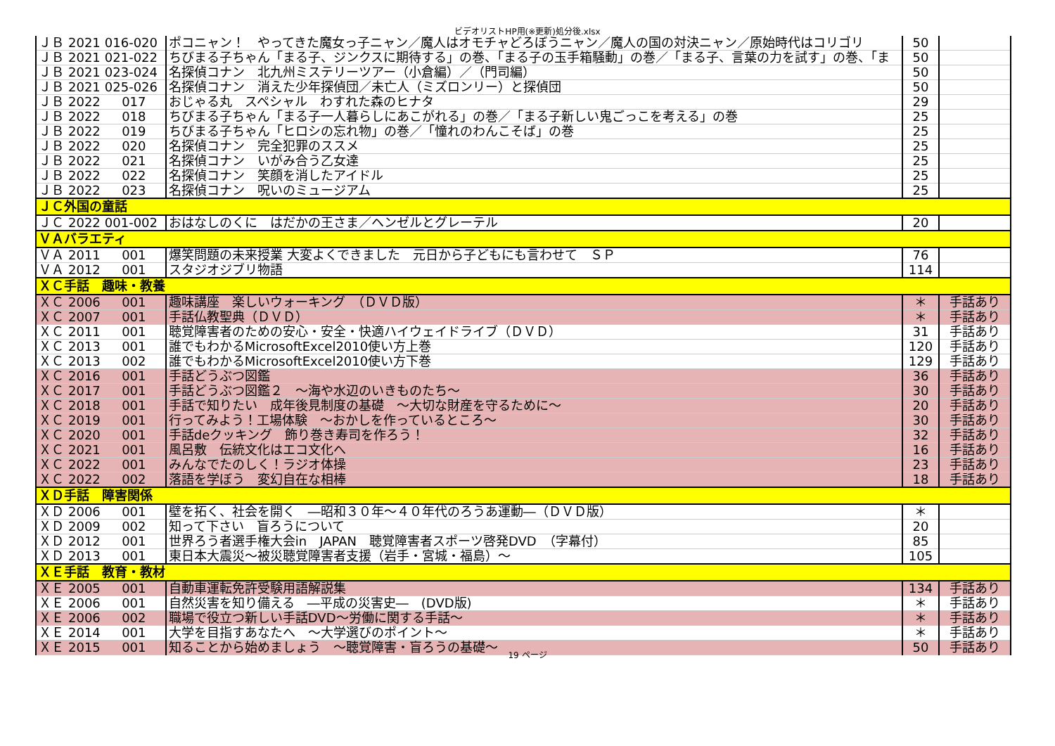ビデオリストHP用(※更新)処分後.xlsx
| ＪＢ | 2021 | 016-020 | ポコニャン！ やってきた魔女っ子ニャン／魔人はオモチャどろぼうニャン／魔人の国の対決ニャン／原始時代はコリゴリ | 50 | |
| ＪＢ | 2021 | 021-022 | ちびまる子ちゃん「まる子、ジンクスに期待する」の巻、「まる子の玉手箱騒動」の巻／「まる子、言葉の力を試す」の巻、「ま | 50 | |
| ＪＢ | 2021 | 023-024 | 名探偵コナン 北九州ミステリーツアー（小倉編）／（門司編） | 50 | |
| ＪＢ | 2021 | 025-026 | 名探偵コナン 消えた少年探偵団／未亡人（ミズロンリー）と探偵団 | 50 | |
| ＪＢ | 2022 | 017 | おじゃる丸 スペシャル わすれた森のヒナタ | 29 | |
| ＪＢ | 2022 | 018 | ちびまる子ちゃん「まる子一人暮らしにあこがれる」の巻／「まる子新しい鬼ごっこを考える」の巻 | 25 | |
| ＪＢ | 2022 | 019 | ちびまる子ちゃん「ヒロシの忘れ物」の巻／「憧れのわんこそば」の巻 | 25 | |
| ＪＢ | 2022 | 020 | 名探偵コナン 完全犯罪のススメ | 25 | |
| ＪＢ | 2022 | 021 | 名探偵コナン いがみ合う乙女達 | 25 | |
| ＪＢ | 2022 | 022 | 名探偵コナン 笑顔を消したアイドル | 25 | |
| ＪＢ | 2022 | 023 | 名探偵コナン 呪いのミュージアム | 25 | |
| ＪＣ外国の童話 | | | | | |
| ＪＣ | 2022 | 001-002 | おはなしのくに はだかの王さま／ヘンゼルとグレーテル | 20 | |
| ＶＡバラエティ | | | | | |
| ＶＡ | 2011 | 001 | 爆笑問題の未来授業 大変よくできました 元日から子どもにも言わせて ＳＰ | 76 | |
| ＶＡ | 2012 | 001 | スタジオジブリ物語 | 114 | |
| ＸＣ手話 趣味・教養 | | | | | |
| ＸＣ | 2006 | 001 | 趣味講座 楽しいウォーキング （ＤＶＤ版） | ＊ | 手話あり |
| ＸＣ | 2007 | 001 | 手話仏教聖典（ＤＶＤ） | ＊ | 手話あり |
| ＸＣ | 2011 | 001 | 聴覚障害者のための安心・安全・快適ハイウェイドライブ（ＤＶＤ） | 31 | 手話あり |
| ＸＣ | 2013 | 001 | 誰でもわかるMicrosoftExcel2010使い方上巻 | 120 | 手話あり |
| ＸＣ | 2013 | 002 | 誰でもわかるMicrosoftExcel2010使い方下巻 | 129 | 手話あり |
| ＸＣ | 2016 | 001 | 手話どうぶつ図鑑 | 36 | 手話あり |
| ＸＣ | 2017 | 001 | 手話どうぶつ図鑑２ ～海や水辺のいきものたち～ | 30 | 手話あり |
| ＸＣ | 2018 | 001 | 手話で知りたい 成年後見制度の基礎 ～大切な財産を守るために～ | 20 | 手話あり |
| ＸＣ | 2019 | 001 | 行ってみよう！工場体験 ～おかしを作っているところ～ | 30 | 手話あり |
| ＸＣ | 2020 | 001 | 手話deクッキング 飾り巻き寿司を作ろう！ | 32 | 手話あり |
| ＸＣ | 2021 | 001 | 風呂敷 伝統文化はエコ文化へ | 16 | 手話あり |
| ＸＣ | 2022 | 001 | みんなでたのしく！ラジオ体操 | 23 | 手話あり |
| ＸＣ | 2022 | 002 | 落語を学ぼう 変幻自在な相棒 | 18 | 手話あり |
| ＸＤ手話 障害関係 | | | | | |
| ＸＤ | 2006 | 001 | 壁を拓く、社会を開く ―昭和３０年～４０年代のろうあ運動―（ＤＶＤ版） | ＊ | |
| ＸＤ | 2009 | 002 | 知って下さい 盲ろうについて | 20 | |
| ＸＤ | 2012 | 001 | 世界ろう者選手権大会in JAPAN 聴覚障害者スポーツ啓発DVD （字幕付） | 85 | |
| ＸＤ | 2013 | 001 | 東日本大震災～被災聴覚障害者支援（岩手・宮城・福島）～ | 105 | |
| ＸＥ手話 教育・教材 | | | | | |
| ＸＥ | 2005 | 001 | 自動車運転免許受験用語解説集 | 134 | 手話あり |
| ＸＥ | 2006 | 001 | 自然災害を知り備える ―平成の災害史― (DVD版) | ＊ | 手話あり |
| ＸＥ | 2006 | 002 | 職場で役立つ新しい手話DVD～労働に関する手話～ | ＊ | 手話あり |
| ＸＥ | 2014 | 001 | 大学を目指すあなたへ ～大学選びのポイント～ | ＊ | 手話あり |
| ＸＥ | 2015 | 001 | 知ることから始めましょう ～聴覚障害・盲ろうの基礎～ | 50 | 手話あり |
19 ページ